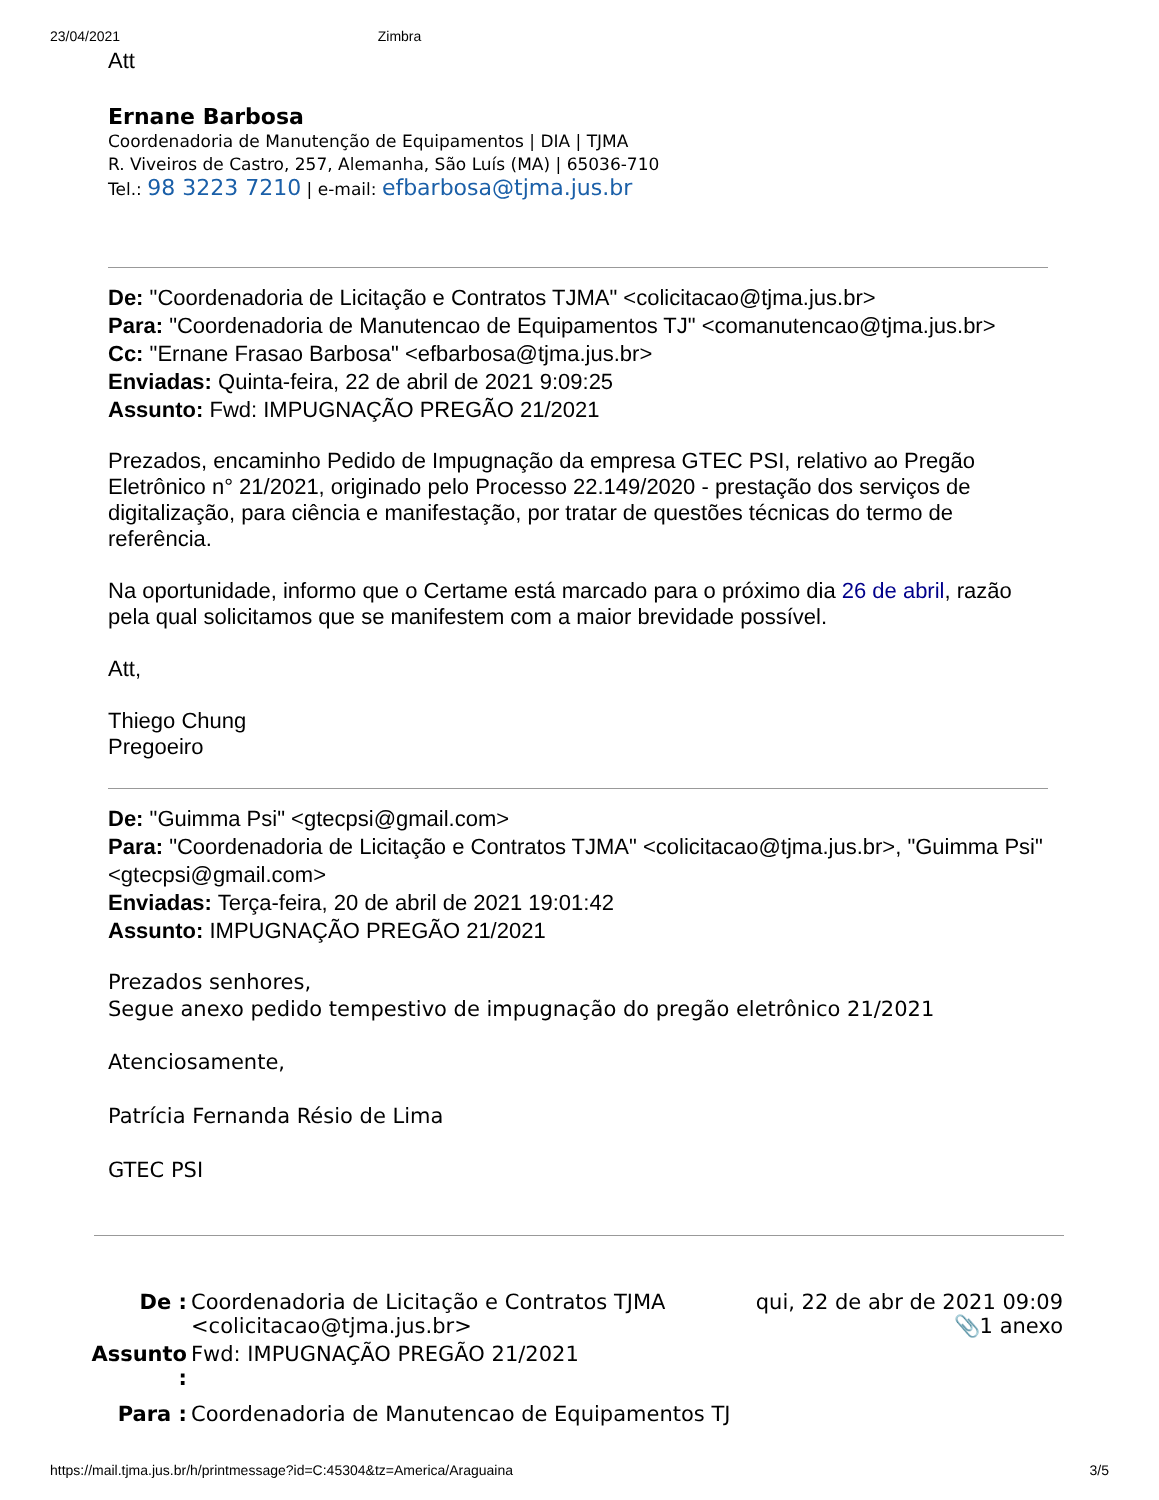23/04/2021 Zimbra
Att
Ernane Barbosa
Coordenadoria de Manutenção de Equipamentos | DIA | TJMA
R. Viveiros de Castro, 257, Alemanha, São Luís (MA) | 65036-710
Tel.: 98 3223 7210 | e-mail: efbarbosa@tjma.jus.br
De: "Coordenadoria de Licitação e Contratos TJMA" <colicitacao@tjma.jus.br>
Para: "Coordenadoria de Manutencao de Equipamentos TJ" <comanutencao@tjma.jus.br>
Cc: "Ernane Frasao Barbosa" <efbarbosa@tjma.jus.br>
Enviadas: Quinta-feira, 22 de abril de 2021 9:09:25
Assunto: Fwd: IMPUGNAÇÃO PREGÃO 21/2021
Prezados, encaminho Pedido de Impugnação da empresa GTEC PSI, relativo ao Pregão Eletrônico n° 21/2021, originado pelo Processo 22.149/2020 - prestação dos serviços de digitalização, para ciência e manifestação, por tratar de questões técnicas do termo de referência.
Na oportunidade, informo que o Certame está marcado para o próximo dia 26 de abril, razão pela qual solicitamos que se manifestem com a maior brevidade possível.
Att,
Thiego Chung
Pregoeiro
De: "Guimma Psi" <gtecpsi@gmail.com>
Para: "Coordenadoria de Licitação e Contratos TJMA" <colicitacao@tjma.jus.br>, "Guimma Psi" <gtecpsi@gmail.com>
Enviadas: Terça-feira, 20 de abril de 2021 19:01:42
Assunto: IMPUGNAÇÃO PREGÃO 21/2021
Prezados senhores,
Segue anexo pedido tempestivo de impugnação do pregão eletrônico 21/2021
Atenciosamente,
Patrícia Fernanda Résio de Lima
GTEC PSI
| De : | Coordenadoria de Licitação e Contratos TJMA <colicitacao@tjma.jus.br> | qui, 22 de abr de 2021 09:09 📎1 anexo |
| Assunto : | Fwd: IMPUGNAÇÃO PREGÃO 21/2021 | |
| Para : | Coordenadoria de Manutencao de Equipamentos TJ | |
https://mail.tjma.jus.br/h/printmessage?id=C:45304&tz=America/Araguaina 3/5